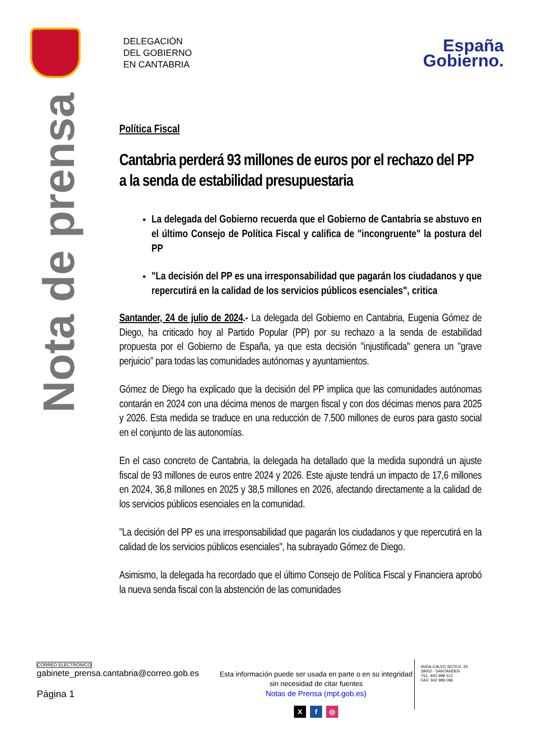DELEGACIÓN
DEL GOBIERNO
EN CANTABRIA
España
Gobierno.
Nota de prensa
Política Fiscal
Cantabria perderá 93 millones de euros por el rechazo del PP a la senda de estabilidad presupuestaria
La delegada del Gobierno recuerda que el Gobierno de Cantabria se abstuvo en el último Consejo de Política Fiscal y califica de "incongruente" la postura del PP
"La decisión del PP es una irresponsabilidad que pagarán los ciudadanos y que repercutirá en la calidad de los servicios públicos esenciales", critica
Santander, 24 de julio de 2024.- La delegada del Gobierno en Cantabria, Eugenia Gómez de Diego, ha criticado hoy al Partido Popular (PP) por su rechazo a la senda de estabilidad propuesta por el Gobierno de España, ya que esta decisión "injustificada" genera un "grave perjuicio" para todas las comunidades autónomas y ayuntamientos.
Gómez de Diego ha explicado que la decisión del PP implica que las comunidades autónomas contarán en 2024 con una décima menos de margen fiscal y con dos décimas menos para 2025 y 2026. Esta medida se traduce en una reducción de 7.500 millones de euros para gasto social en el conjunto de las autonomías.
En el caso concreto de Cantabria, la delegada ha detallado que la medida supondrá un ajuste fiscal de 93 millones de euros entre 2024 y 2026. Este ajuste tendrá un impacto de 17,6 millones en 2024, 36,8 millones en 2025 y 38,5 millones en 2026, afectando directamente a la calidad de los servicios públicos esenciales en la comunidad.
"La decisión del PP es una irresponsabilidad que pagarán los ciudadanos y que repercutirá en la calidad de los servicios públicos esenciales", ha subrayado Gómez de Diego.
Asimismo, la delegada ha recordado que el último Consejo de Política Fiscal y Financiera aprobó la nueva senda fiscal con la abstención de las comunidades
CORREO ELECTRÓNICO
gabinete_prensa.cantabria@correo.gob.es
Página 1
Esta información puede ser usada en parte o en su integridad sin necesidad de citar fuentes
Notas de Prensa (mpt.gob.es)
X f ◎
AVDA.CALVO SOTEO, 25
39002 - SANTANDER
TEL: 942 999 113
FAX: 942 999 096